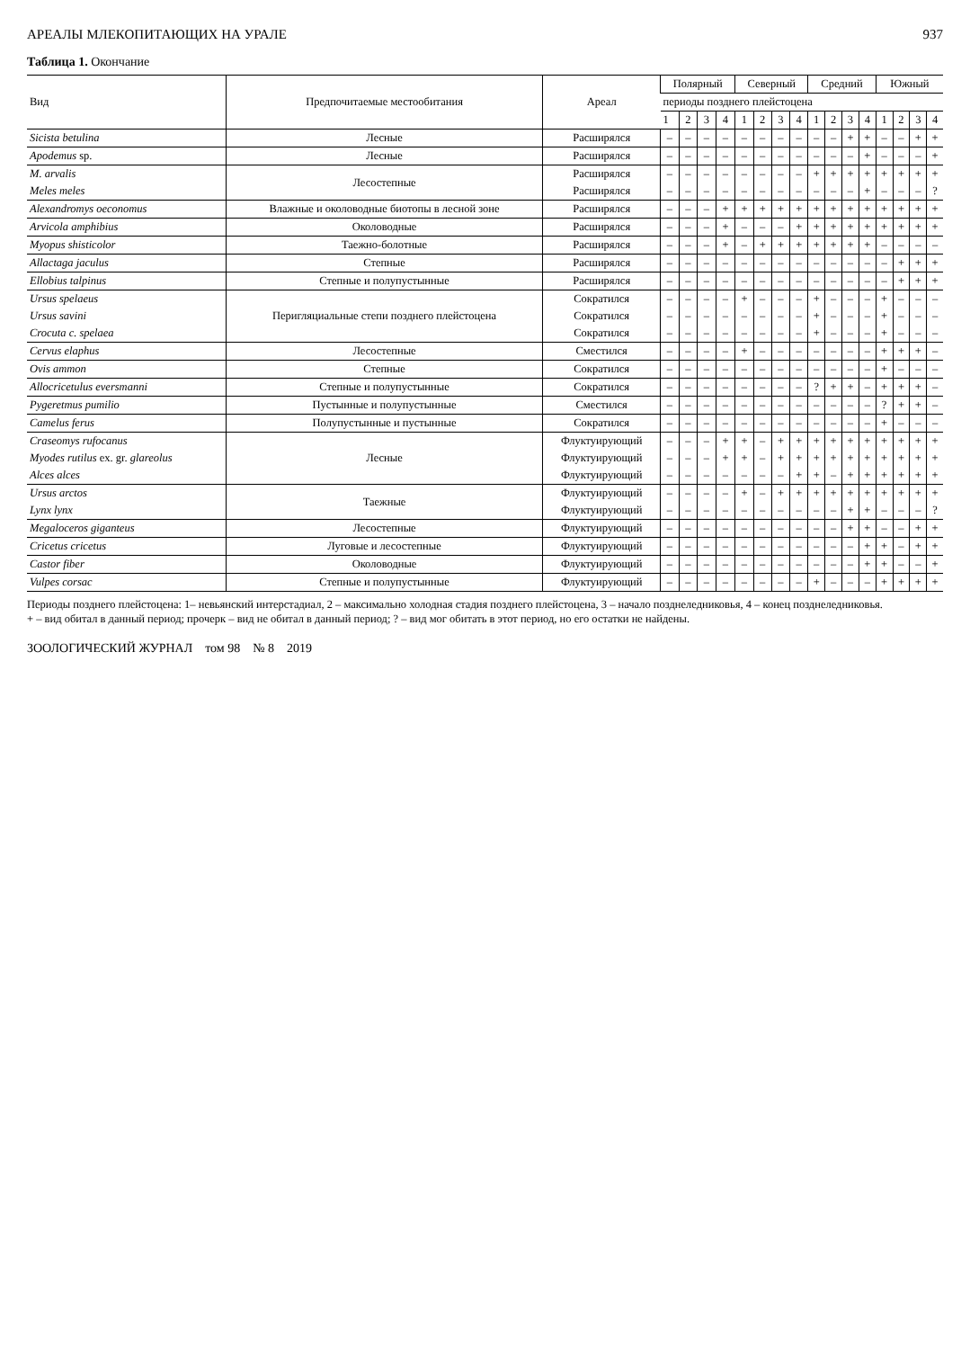АРЕАЛЫ МЛЕКОПИТАЮЩИХ НА УРАЛЕ 937
Таблица 1. Окончание
| Вид | Предпочитаемые местообитания | Ареал | Полярный | | | | Северный | | | | Средний | | | | Южный | | | |
| --- | --- | --- | --- | --- | --- | --- | --- | --- | --- | --- | --- | --- | --- | --- | --- | --- | --- | --- |
| | | | периоды позднего плейстоцена | | | | | | | | | | | | | | | |
| | | | 1 | 2 | 3 | 4 | 1 | 2 | 3 | 4 | 1 | 2 | 3 | 4 | 1 | 2 | 3 | 4 |
| Sicista betulina | Лесные | Расширялся | – | – | – | – | – | – | – | – | – | – | + | + | – | – | + | + |
| Apodemus sp. | Лесные | Расширялся | – | – | – | – | – | – | – | – | – | – | – | + | – | – | – | + |
| M. arvalis | Лесостепные | Расширялся | – | – | – | – | – | – | – | – | + | + | + | + | + | + | + | + |
| Meles meles | | Расширялся | – | – | – | – | – | – | – | – | – | – | – | + | – | – | – | ? |
| Alexandromys oeconomus | Влажные и околоводные биотопы в лесной зоне | Расширялся | – | – | – | + | + | + | + | + | + | + | + | + | + | + | + | + |
| Arvicola amphibius | Околоводные | Расширялся | – | – | – | + | – | – | – | + | + | + | + | + | + | + | + | + |
| Myopus shisticolor | Таежно-болотные | Расширялся | – | – | – | + | – | + | + | + | + | + | + | + | – | – | – | – |
| Allactaga jaculus | Степные | Расширялся | – | – | – | – | – | – | – | – | – | – | – | – | – | + | + | + |
| Ellobius talpinus | Степные и полупустынные | Расширялся | – | – | – | – | – | – | – | – | – | – | – | – | – | + | + | + |
| Ursus spelaeus | Перигляциальные степи позднего плейстоцена | Сократился | – | – | – | – | + | – | – | – | + | – | – | – | + | – | – | – |
| Ursus savini | | Сократился | – | – | – | – | – | – | – | – | + | – | – | – | + | – | – | – |
| Crocuta c. spelaea | | Сократился | – | – | – | – | – | – | – | – | + | – | – | – | + | – | – | – |
| Cervus elaphus | Лесостепные | Сместился | – | – | – | – | + | – | – | – | – | – | – | – | + | + | + | – |
| Ovis ammon | Степные | Сократился | – | – | – | – | – | – | – | – | – | – | – | – | + | – | – | – |
| Allocricetulus eversmanni | Степные и полупустынные | Сократился | – | – | – | – | – | – | – | – | ? | + | + | – | + | + | + | – |
| Pygeretmus pumilio | Пустынные и полупустынные | Сместился | – | – | – | – | – | – | – | – | – | – | – | – | ? | + | + | – |
| Camelus ferus | Полупустынные и пустынные | Сократился | – | – | – | – | – | – | – | – | – | – | – | – | + | – | – | – |
| Craseomys rufocanus | Лесные | Флуктуирующий | – | – | – | + | + | – | + | + | + | + | + | + | + | + | + | + |
| Myodes rutilus ex. gr. glareolus | | Флуктуирующий | – | – | – | + | + | – | + | + | + | + | + | + | + | + | + | + |
| Alces alces | | Флуктуирующий | – | – | – | – | – | – | – | + | + | – | + | + | + | + | + | + |
| Ursus arctos | Таежные | Флуктуирующий | – | – | – | – | + | – | + | + | + | + | + | + | + | + | + | + |
| Lynx lynx | | Флуктуирующий | – | – | – | – | – | – | – | – | – | – | + | + | – | – | – | ? |
| Megaloceros giganteus | Лесостепные | Флуктуирующий | – | – | – | – | – | – | – | – | – | – | + | + | – | – | + | + |
| Cricetus cricetus | Луговые и лесостепные | Флуктуирующий | – | – | – | – | – | – | – | – | – | – | – | + | + | – | + | + |
| Castor fiber | Околоводные | Флуктуирующий | – | – | – | – | – | – | – | – | – | – | – | + | + | – | – | + |
| Vulpes corsac | Степные и полупустынные | Флуктуирующий | – | – | – | – | – | – | – | – | + | – | – | – | + | + | + | + |
Периоды позднего плейстоцена: 1– невьянский интерстадиал, 2 – максимально холодная стадия позднего плейстоцена, 3 – начало позднеледниковья, 4 – конец позднеледниковья.
+ – вид обитал в данный период; прочерк – вид не обитал в данный период; ? – вид мог обитать в этот период, но его остатки не найдены.
ЗООЛОГИЧЕСКИЙ ЖУРНАЛ том 98 № 8 2019